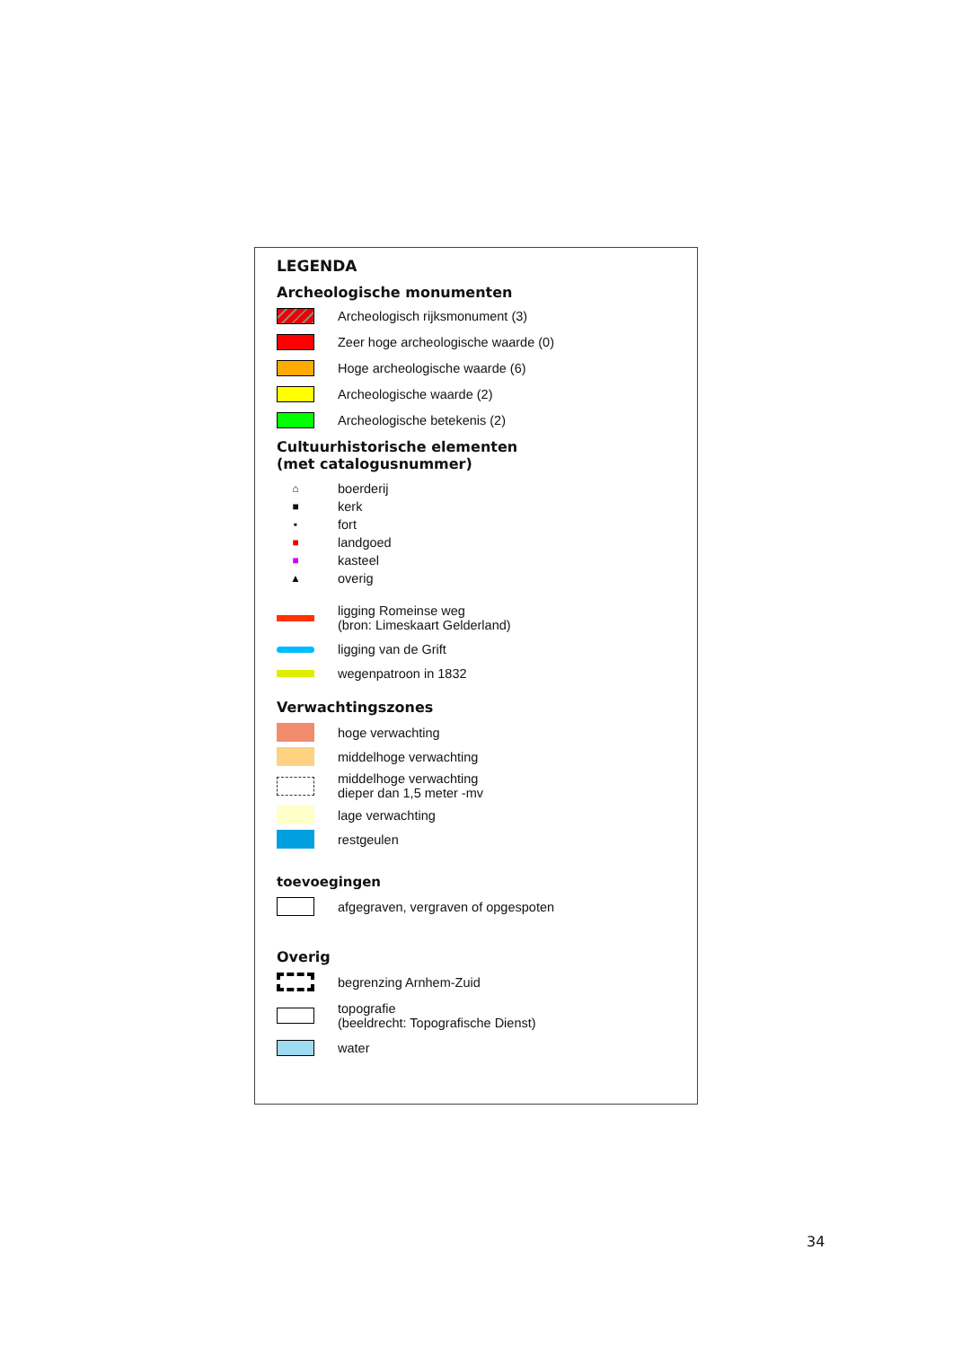LEGENDA
Archeologische monumenten
Archeologisch rijksmonument (3)
Zeer hoge archeologische waarde (0)
Hoge archeologische waarde (6)
Archeologische waarde (2)
Archeologische betekenis (2)
Cultuurhistorische elementen
(met catalogusnummer)
⌂ boerderij
■ kerk
▪ fort
■ landgoed
■ kasteel
▲ overig
ligging Romeinse weg
(bron: Limeskaart Gelderland)
ligging van de Grift
wegenpatroon in 1832
Verwachtingszones
hoge verwachting
middelhoge verwachting
middelhoge verwachting
dieper dan 1,5 meter -mv
lage verwachting
restgeulen
toevoegingen
afgegraven, vergraven of opgespoten
Overig
begrenzing Arnhem-Zuid
topografie
(beeldrecht: Topografische Dienst)
water
34